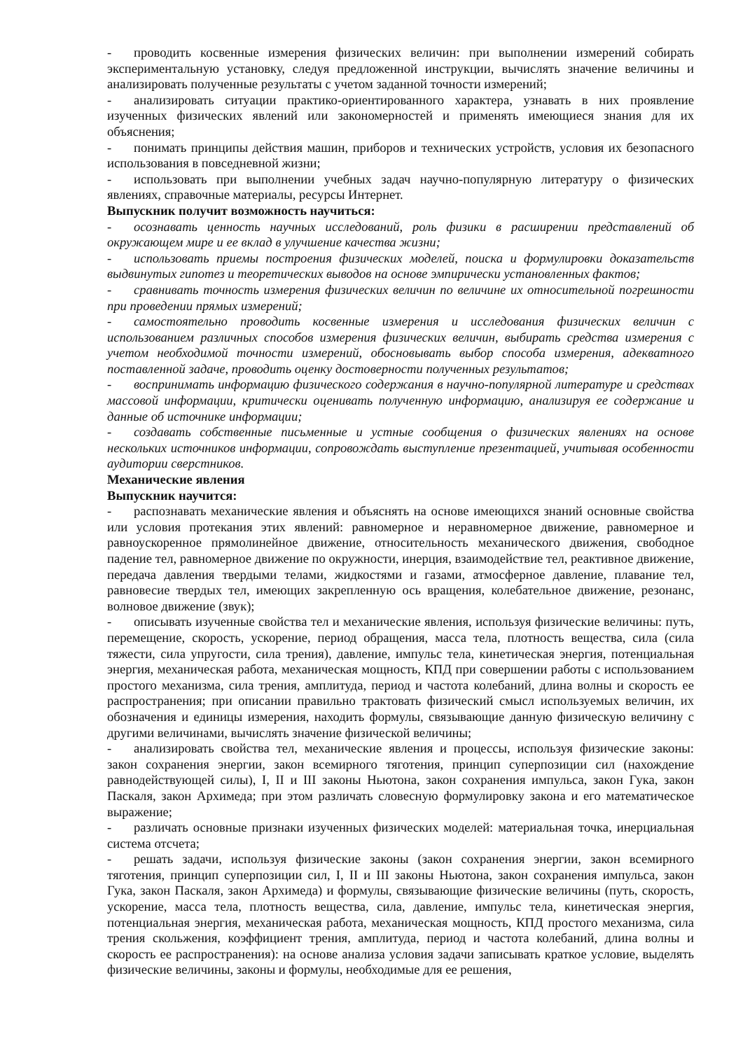- проводить косвенные измерения физических величин: при выполнении измерений собирать экспериментальную установку, следуя предложенной инструкции, вычислять значение величины и анализировать полученные результаты с учетом заданной точности измерений;
- анализировать ситуации практико-ориентированного характера, узнавать в них проявление изученных физических явлений или закономерностей и применять имеющиеся знания для их объяснения;
- понимать принципы действия машин, приборов и технических устройств, условия их безопасного использования в повседневной жизни;
- использовать при выполнении учебных задач научно-популярную литературу о физических явлениях, справочные материалы, ресурсы Интернет.
Выпускник получит возможность научиться:
- осознавать ценность научных исследований, роль физики в расширении представлений об окружающем мире и ее вклад в улучшение качества жизни;
- использовать приемы построения физических моделей, поиска и формулировки доказательств выдвинутых гипотез и теоретических выводов на основе эмпирически установленных фактов;
- сравнивать точность измерения физических величин по величине их относительной погрешности при проведении прямых измерений;
- самостоятельно проводить косвенные измерения и исследования физических величин с использованием различных способов измерения физических величин, выбирать средства измерения с учетом необходимой точности измерений, обосновывать выбор способа измерения, адекватного поставленной задаче, проводить оценку достоверности полученных результатов;
- воспринимать информацию физического содержания в научно-популярной литературе и средствах массовой информации, критически оценивать полученную информацию, анализируя ее содержание и данные об источнике информации;
- создавать собственные письменные и устные сообщения о физических явлениях на основе нескольких источников информации, сопровождать выступление презентацией, учитывая особенности аудитории сверстников.
Механические явления
Выпускник научится:
- распознавать механические явления и объяснять на основе имеющихся знаний основные свойства или условия протекания этих явлений: равномерное и неравномерное движение, равномерное и равноускоренное прямолинейное движение, относительность механического движения, свободное падение тел, равномерное движение по окружности, инерция, взаимодействие тел, реактивное движение, передача давления твердыми телами, жидкостями и газами, атмосферное давление, плавание тел, равновесие твердых тел, имеющих закрепленную ось вращения, колебательное движение, резонанс, волновое движение (звук);
- описывать изученные свойства тел и механические явления, используя физические величины: путь, перемещение, скорость, ускорение, период обращения, масса тела, плотность вещества, сила (сила тяжести, сила упругости, сила трения), давление, импульс тела, кинетическая энергия, потенциальная энергия, механическая работа, механическая мощность, КПД при совершении работы с использованием простого механизма, сила трения, амплитуда, период и частота колебаний, длина волны и скорость ее распространения; при описании правильно трактовать физический смысл используемых величин, их обозначения и единицы измерения, находить формулы, связывающие данную физическую величину с другими величинами, вычислять значение физической величины;
- анализировать свойства тел, механические явления и процессы, используя физические законы: закон сохранения энергии, закон всемирного тяготения, принцип суперпозиции сил (нахождение равнодействующей силы), I, II и III законы Ньютона, закон сохранения импульса, закон Гука, закон Паскаля, закон Архимеда; при этом различать словесную формулировку закона и его математическое выражение;
- различать основные признаки изученных физических моделей: материальная точка, инерциальная система отсчета;
- решать задачи, используя физические законы (закон сохранения энергии, закон всемирного тяготения, принцип суперпозиции сил, I, II и III законы Ньютона, закон сохранения импульса, закон Гука, закон Паскаля, закон Архимеда) и формулы, связывающие физические величины (путь, скорость, ускорение, масса тела, плотность вещества, сила, давление, импульс тела, кинетическая энергия, потенциальная энергия, механическая работа, механическая мощность, КПД простого механизма, сила трения скольжения, коэффициент трения, амплитуда, период и частота колебаний, длина волны и скорость ее распространения): на основе анализа условия задачи записывать краткое условие, выделять физические величины, законы и формулы, необходимые для ее решения,